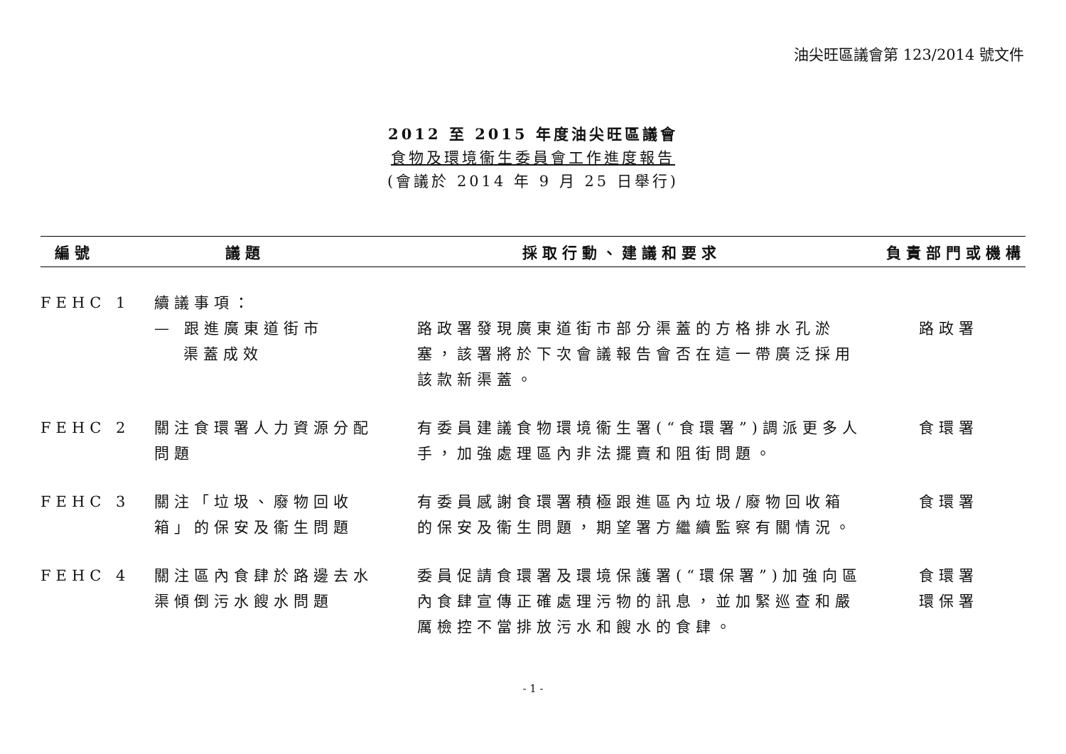油尖旺區議會第 123/2014 號文件
2012 至 2015 年度油尖旺區議會
食物及環境衞生委員會工作進度報告
(會議於 2014 年 9 月 25 日舉行)
| 編號 | 議題 | 採取行動、建議和要求 | 負責部門或機構 |
| --- | --- | --- | --- |
| FEHC 1 | 續議事項： | | |
| | — 跟進廣東道街市 渠蓋成效 | 路政署發現廣東道街市部分渠蓋的方格排水孔淤塞，該署將於下次會議報告會否在這一帶廣泛採用該款新渠蓋。 | 路政署 |
| FEHC 2 | 關注食環署人力資源分配問題 | 有委員建議食物環境衞生署(“食環署”)調派更多人手，加強處理區內非法擺賣和阻街問題。 | 食環署 |
| FEHC 3 | 關注「垃圾、廢物回收箱」的保安及衞生問題 | 有委員感謝食環署積極跟進區內垃圾/廢物回收箱的保安及衞生問題，期望署方繼續監察有關情況。 | 食環署 |
| FEHC 4 | 關注區內食肆於路邊去水渠傾倒污水餿水問題 | 委員促請食環署及環境保護署(“環保署”)加強向區內食肆宣傳正確處理污物的訊息，並加緊巡查和嚴厲檢控不當排放污水和餿水的食肆。 | 食環署 環保署 |
- 1 -